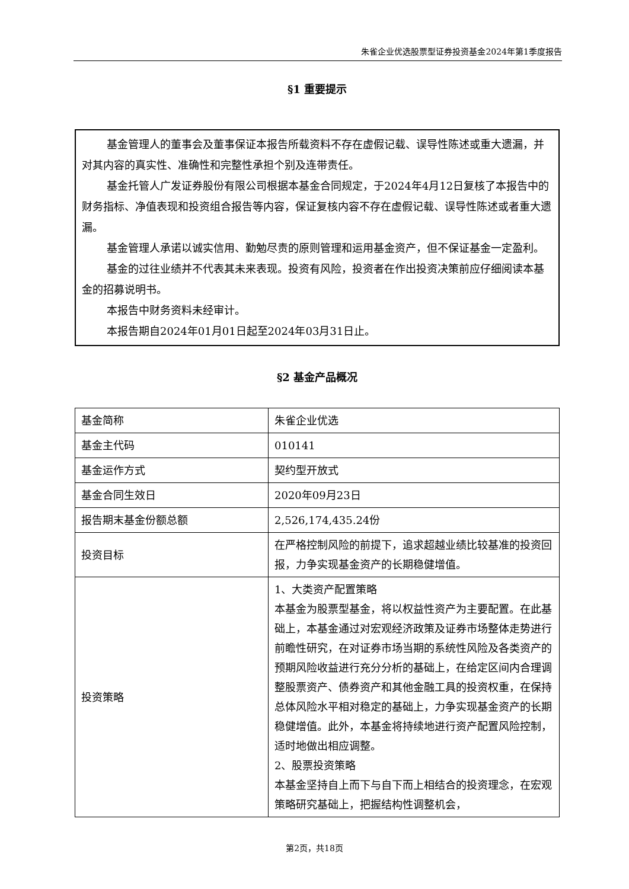朱雀企业优选股票型证券投资基金2024年第1季度报告
§1 重要提示
基金管理人的董事会及董事保证本报告所载资料不存在虚假记载、误导性陈述或重大遗漏，并对其内容的真实性、准确性和完整性承担个别及连带责任。
基金托管人广发证券股份有限公司根据本基金合同规定，于2024年4月12日复核了本报告中的财务指标、净值表现和投资组合报告等内容，保证复核内容不存在虚假记载、误导性陈述或者重大遗漏。
基金管理人承诺以诚实信用、勤勉尽责的原则管理和运用基金资产，但不保证基金一定盈利。
基金的过往业绩并不代表其未来表现。投资有风险，投资者在作出投资决策前应仔细阅读本基金的招募说明书。
本报告中财务资料未经审计。
本报告期自2024年01月01日起至2024年03月31日止。
§2 基金产品概况
| 基金简称 | 朱雀企业优选 |
| 基金主代码 | 010141 |
| 基金运作方式 | 契约型开放式 |
| 基金合同生效日 | 2020年09月23日 |
| 报告期末基金份额总额 | 2,526,174,435.24份 |
| 投资目标 | 在严格控制风险的前提下，追求超越业绩比较基准的投资回报，力争实现基金资产的长期稳健增值。 |
| 投资策略 | 1、大类资产配置策略 本基金为股票型基金，将以权益性资产为主要配置。在此基础上，本基金通过对宏观经济政策及证券市场整体走势进行前瞻性研究，在对证券市场当期的系统性风险及各类资产的预期风险收益进行充分分析的基础上，在给定区间内合理调整股票资产、债券资产和其他金融工具的投资权重，在保持总体风险水平相对稳定的基础上，力争实现基金资产的长期稳健增值。此外，本基金将持续地进行资产配置风险控制，适时地做出相应调整。 2、股票投资策略 本基金坚持自上而下与自下而上相结合的投资理念，在宏观策略研究基础上，把握结构性调整机会， |
第2页，共18页